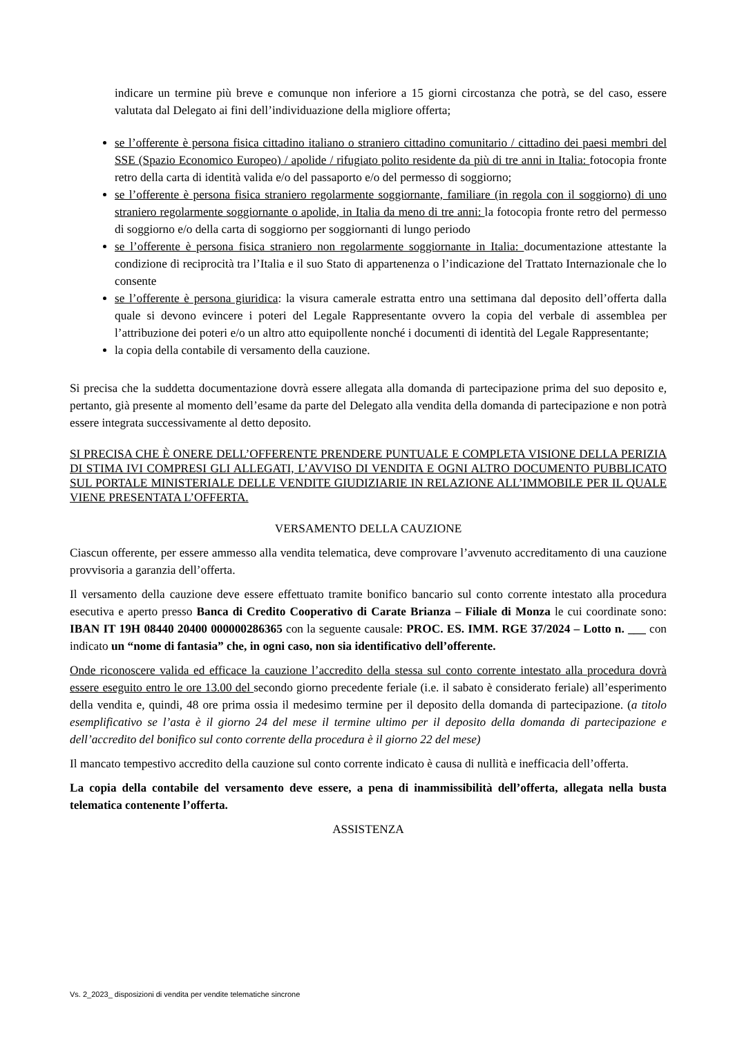indicare un termine più breve e comunque non inferiore a 15 giorni circostanza che potrà, se del caso, essere valutata dal Delegato ai fini dell’individuazione della migliore offerta;
se l’offerente è persona fisica cittadino italiano o straniero cittadino comunitario / cittadino dei paesi membri del SSE (Spazio Economico Europeo) / apolide / rifugiato polito residente da più di tre anni in Italia: fotocopia fronte retro della carta di identità valida e/o del passaporto e/o del permesso di soggiorno;
se l’offerente è persona fisica straniero regolarmente soggiornante, familiare (in regola con il soggiorno) di uno straniero regolarmente soggiornante o apolide, in Italia da meno di tre anni: la fotocopia fronte retro del permesso di soggiorno e/o della carta di soggiorno per soggiornanti di lungo periodo
se l’offerente è persona fisica straniero non regolarmente soggiornante in Italia: documentazione attestante la condizione di reciprocità tra l’Italia e il suo Stato di appartenenza o l’indicazione del Trattato Internazionale che lo consente
se l’offerente è persona giuridica: la visura camerale estratta entro una settimana dal deposito dell’offerta dalla quale si devono evincere i poteri del Legale Rappresentante ovvero la copia del verbale di assemblea per l’attribuzione dei poteri e/o un altro atto equipollente nonché i documenti di identità del Legale Rappresentante;
la copia della contabile di versamento della cauzione.
Si precisa che la suddetta documentazione dovrà essere allegata alla domanda di partecipazione prima del suo deposito e, pertanto, già presente al momento dell’esame da parte del Delegato alla vendita della domanda di partecipazione e non potrà essere integrata successivamente al detto deposito.
SI PRECISA CHE È ONERE DELL’OFFERENTE PRENDERE PUNTUALE E COMPLETA VISIONE DELLA PERIZIA DI STIMA IVI COMPRESI GLI ALLEGATI, L’AVVISO DI VENDITA E OGNI ALTRO DOCUMENTO PUBBLICATO SUL PORTALE MINISTERIALE DELLE VENDITE GIUDIZIARIE IN RELAZIONE ALL’IMMOBILE PER IL QUALE VIENE PRESENTATA L’OFFERTA.
VERSAMENTO DELLA CAUZIONE
Ciascun offerente, per essere ammesso alla vendita telematica, deve comprovare l’avvenuto accreditamento di una cauzione provvisoria a garanzia dell’offerta.
Il versamento della cauzione deve essere effettuato tramite bonifico bancario sul conto corrente intestato alla procedura esecutiva e aperto presso Banca di Credito Cooperativo di Carate Brianza – Filiale di Monza le cui coordinate sono: IBAN IT 19H 08440 20400 000000286365 con la seguente causale: PROC. ES. IMM. RGE 37/2024 – Lotto n. ___ con indicato un “nome di fantasia” che, in ogni caso, non sia identificativo dell’offerente.
Onde riconoscere valida ed efficace la cauzione l’accredito della stessa sul conto corrente intestato alla procedura dovrà essere eseguito entro le ore 13.00 del secondo giorno precedente feriale (i.e. il sabato è considerato feriale) all’esperimento della vendita e, quindi, 48 ore prima ossia il medesimo termine per il deposito della domanda di partecipazione. (a titolo esemplificativo se l’asta è il giorno 24 del mese il termine ultimo per il deposito della domanda di partecipazione e dell’accredito del bonifico sul conto corrente della procedura è il giorno 22 del mese)
Il mancato tempestivo accredito della cauzione sul conto corrente indicato è causa di nullità e inefficacia dell’offerta.
La copia della contabile del versamento deve essere, a pena di inammissibilità dell’offerta, allegata nella busta telematica contenente l’offerta.
ASSISTENZA
Vs. 2_2023_ disposizioni di vendita per vendite telematiche sincrone